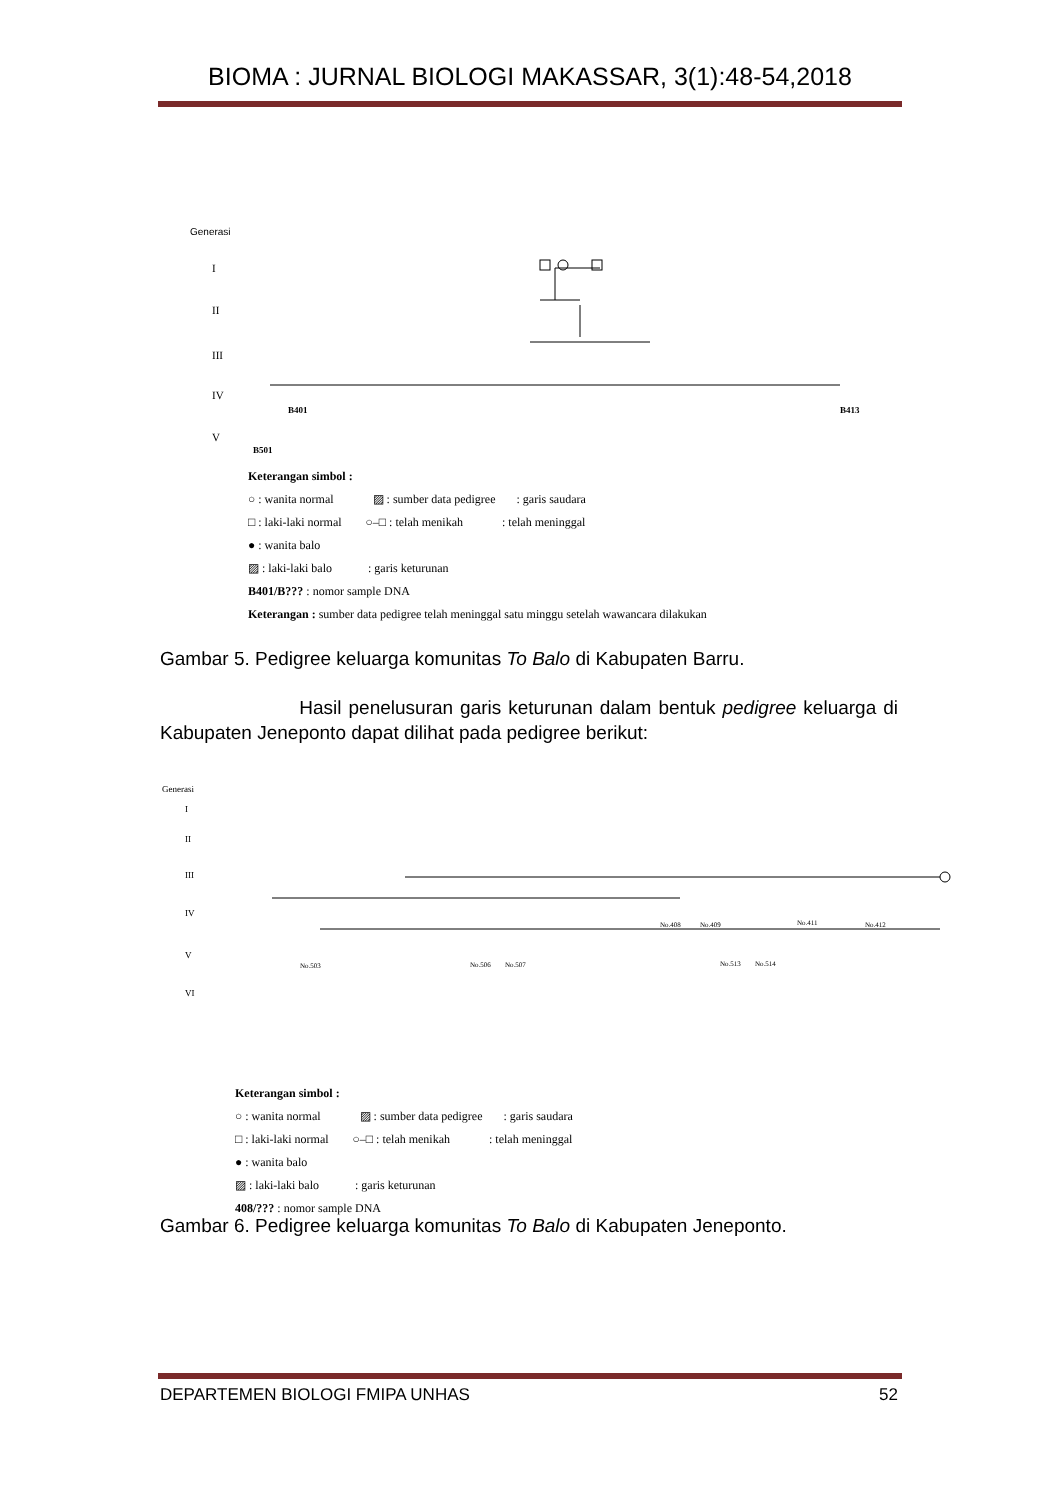BIOMA : JURNAL BIOLOGI MAKASSAR, 3(1):48-54,2018
Generasi
I
II
III
IV
V
B401
B413
B501
Keterangan simbol :
○ : wanita normal ▨ : sumber data pedigree : garis saudara
□ : laki-laki normal ○–□ : telah menikah : telah meninggal
● : wanita balo
▨ : laki-laki balo : garis keturunan
B401/B??? : nomor sample DNA
Keterangan : sumber data pedigree telah meninggal satu minggu setelah wawancara dilakukan
Gambar 5. Pedigree keluarga komunitas To Balo di Kabupaten Barru.
Hasil penelusuran garis keturunan dalam bentuk pedigree keluarga di Kabupaten Jeneponto dapat dilihat pada pedigree berikut:
Generasi
I
II
III
IV
V
VI
No.408
No.409
No.411
No.412
No.503
No.506
No.507
No.513
No.514
Keterangan simbol :
○ : wanita normal ▨ : sumber data pedigree : garis saudara
□ : laki-laki normal ○–□ : telah menikah : telah meninggal
● : wanita balo
▨ : laki-laki balo : garis keturunan
408/??? : nomor sample DNA
Gambar 6. Pedigree keluarga komunitas To Balo di Kabupaten Jeneponto.
DEPARTEMEN BIOLOGI FMIPA UNHAS 52